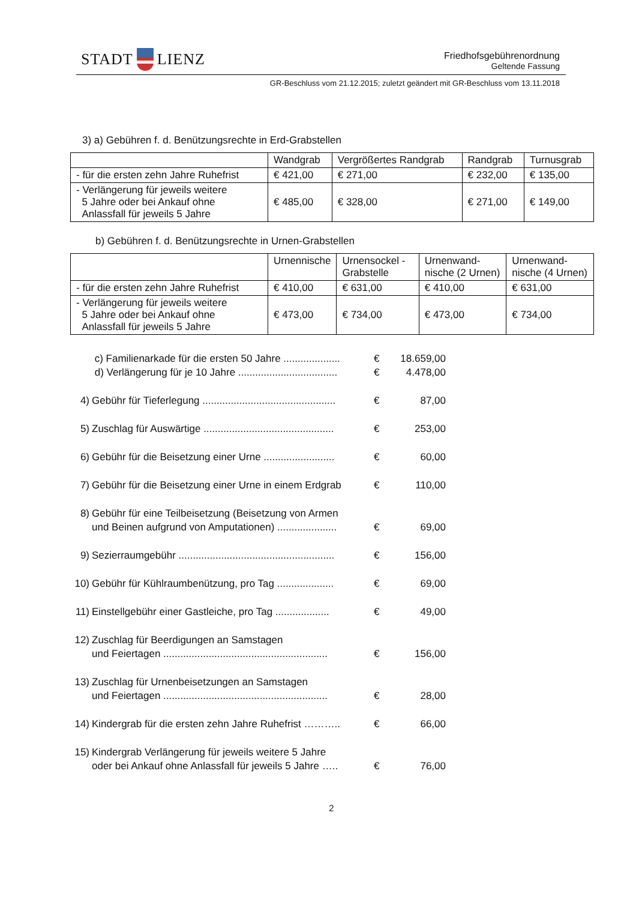STADT LIENZ
Friedhofsgebührenordnung
Geltende Fassung
GR-Beschluss vom 21.12.2015; zuletzt geändert mit GR-Beschluss vom 13.11.2018
3) a) Gebühren f. d. Benützungsrechte in Erd-Grabstellen
| | Wandgrab | Vergrößertes Randgrab | Randgrab | Turnusgrab |
| - für die ersten zehn Jahre Ruhefrist | € 421,00 | € 271,00 | € 232,00 | € 135,00 |
| - Verlängerung für jeweils weitere 5 Jahre oder bei Ankauf ohne Anlassfall für jeweils 5 Jahre | € 485,00 | € 328,00 | € 271,00 | € 149,00 |
b) Gebühren f. d. Benützungsrechte in Urnen-Grabstellen
| | Urnennische | Urnensockel -Grabstelle | Urnenwand-nische (2 Urnen) | Urnenwand-nische (4 Urnen) |
| - für die ersten zehn Jahre Ruhefrist | € 410,00 | € 631,00 | € 410,00 | € 631,00 |
| - Verlängerung für jeweils weitere 5 Jahre oder bei Ankauf ohne Anlassfall für jeweils 5 Jahre | € 473,00 | € 734,00 | € 473,00 | € 734,00 |
c) Familienarkade für die ersten 50 Jahre .................... € 18.659,00
d) Verlängerung für je 10 Jahre ................................... € 4.478,00
4) Gebühr für Tieferlegung ............................................... € 87,00
5) Zuschlag für Auswärtige .............................................. € 253,00
6) Gebühr für die Beisetzung einer Urne ......................... € 60,00
7) Gebühr für die Beisetzung einer Urne in einem Erdgrab € 110,00
8) Gebühr für eine Teilbeisetzung (Beisetzung von Armen
und Beinen aufgrund von Amputationen) .....................
€
69,00
9) Sezierraumgebühr ....................................................... € 156,00
10) Gebühr für Kühlraumbenützung, pro Tag .................... € 69,00
11) Einstellgebühr einer Gastleiche, pro Tag ................... € 49,00
12) Zuschlag für Beerdigungen an Samstagen
und Feiertagen ..........................................................
€
156,00
13) Zuschlag für Urnenbeisetzungen an Samstagen
und Feiertagen ..........................................................
€
28,00
14) Kindergrab für die ersten zehn Jahre Ruhefrist ……….. € 66,00
15) Kindergrab Verlängerung für jeweils weitere 5 Jahre
oder bei Ankauf ohne Anlassfall für jeweils 5 Jahre …..
€
76,00
2